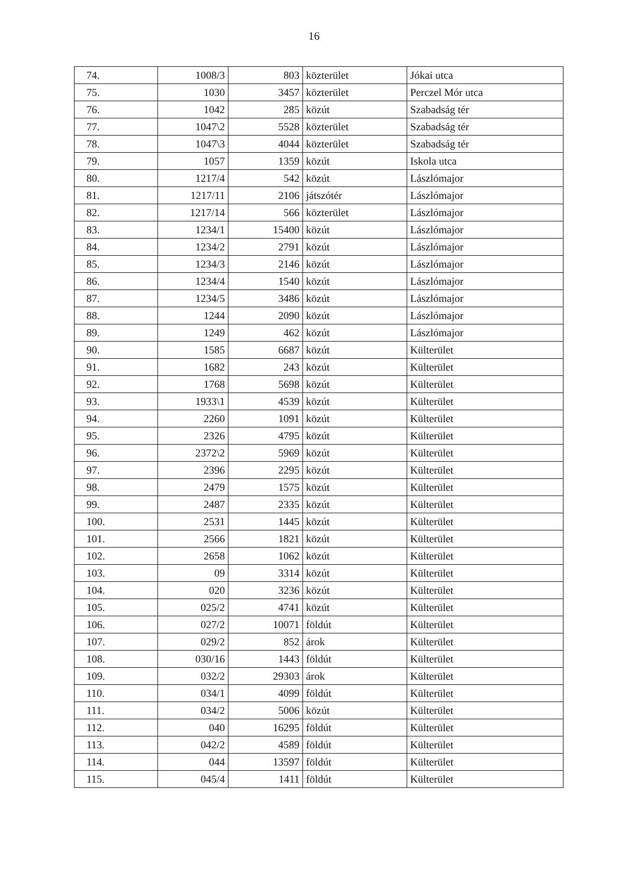16
| 74. | 1008/3 | 803 | közterület | Jókai utca |
| 75. | 1030 | 3457 | közterület | Perczel Mór utca |
| 76. | 1042 | 285 | közút | Szabadság tér |
| 77. | 1047\2 | 5528 | közterület | Szabadság tér |
| 78. | 1047\3 | 4044 | közterület | Szabadság tér |
| 79. | 1057 | 1359 | közút | Iskola utca |
| 80. | 1217/4 | 542 | közút | Lászlómajor |
| 81. | 1217/11 | 2106 | játszótér | Lászlómajor |
| 82. | 1217/14 | 566 | közterület | Lászlómajor |
| 83. | 1234/1 | 15400 | közút | Lászlómajor |
| 84. | 1234/2 | 2791 | közút | Lászlómajor |
| 85. | 1234/3 | 2146 | közút | Lászlómajor |
| 86. | 1234/4 | 1540 | közút | Lászlómajor |
| 87. | 1234/5 | 3486 | közút | Lászlómajor |
| 88. | 1244 | 2090 | közút | Lászlómajor |
| 89. | 1249 | 462 | közút | Lászlómajor |
| 90. | 1585 | 6687 | közút | Külterület |
| 91. | 1682 | 243 | közút | Külterület |
| 92. | 1768 | 5698 | közút | Külterület |
| 93. | 1933\1 | 4539 | közút | Külterület |
| 94. | 2260 | 1091 | közút | Külterület |
| 95. | 2326 | 4795 | közút | Külterület |
| 96. | 2372\2 | 5969 | közút | Külterület |
| 97. | 2396 | 2295 | közút | Külterület |
| 98. | 2479 | 1575 | közút | Külterület |
| 99. | 2487 | 2335 | közút | Külterület |
| 100. | 2531 | 1445 | közút | Külterület |
| 101. | 2566 | 1821 | közút | Külterület |
| 102. | 2658 | 1062 | közút | Külterület |
| 103. | 09 | 3314 | közút | Külterület |
| 104. | 020 | 3236 | közút | Külterület |
| 105. | 025/2 | 4741 | közút | Külterület |
| 106. | 027/2 | 10071 | földút | Külterület |
| 107. | 029/2 | 852 | árok | Külterület |
| 108. | 030/16 | 1443 | földút | Külterület |
| 109. | 032/2 | 29303 | árok | Külterület |
| 110. | 034/1 | 4099 | földút | Külterület |
| 111. | 034/2 | 5006 | közút | Külterület |
| 112. | 040 | 16295 | földút | Külterület |
| 113. | 042/2 | 4589 | földút | Külterület |
| 114. | 044 | 13597 | földút | Külterület |
| 115. | 045/4 | 1411 | földút | Külterület |